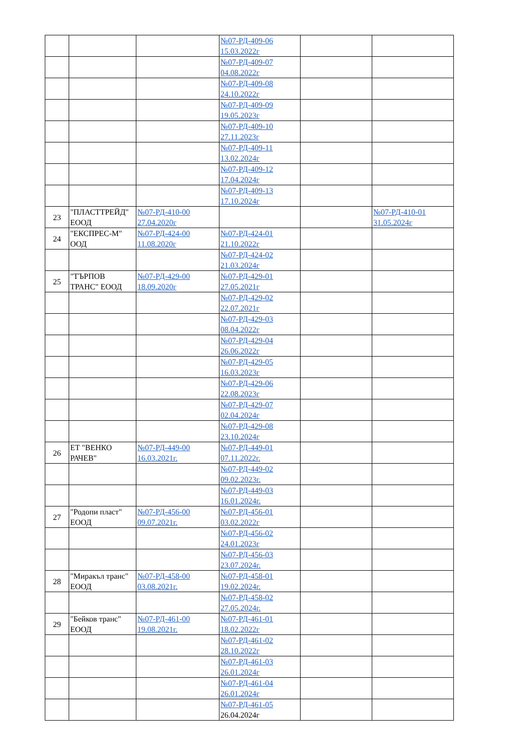| | | | №07-РД-409-06 15.03.2022г | | |
| | | | №07-РД-409-07 04.08.2022г | | |
| | | | №07-РД-409-08 24.10.2022г | | |
| | | | №07-РД-409-09 19.05.2023г | | |
| | | | №07-РД-409-10 27.11.2023г | | |
| | | | №07-РД-409-11 13.02.2024г | | |
| | | | №07-РД-409-12 17.04.2024г | | |
| | | | №07-РД-409-13 17.10.2024г | | |
| 23 | "ПЛАСТТРЕЙД" ЕООД | №07-РД-410-00 27.04.2020г | | | №07-РД-410-01 31.05.2024г |
| 24 | "ЕКСПРЕС-М" ООД | №07-РД-424-00 11.08.2020г | №07-РД-424-01 21.10.2022г | | |
| | | | №07-РД-424-02 21.03.2024г | | |
| 25 | "ТЪРПОВ ТРАНС" ЕООД | №07-РД-429-00 18.09.2020г | №07-РД-429-01 27.05.2021г | | |
| | | | №07-РД-429-02 22.07.2021г | | |
| | | | №07-РД-429-03 08.04.2022г | | |
| | | | №07-РД-429-04 26.06.2022г | | |
| | | | №07-РД-429-05 16.03.2023г | | |
| | | | №07-РД-429-06 22.08.2023г | | |
| | | | №07-РД-429-07 02.04.2024г | | |
| | | | №07-РД-429-08 23.10.2024г | | |
| 26 | ЕТ "ВЕНКО РАЧЕВ" | №07-РД-449-00 16.03.2021г. | №07-РД-449-01 07.11.2022г. | | |
| | | | №07-РД-449-02 09.02.2023г. | | |
| | | | №07-РД-449-03 16.01.2024г. | | |
| 27 | "Родопи пласт" ЕООД | №07-РД-456-00 09.07.2021г. | №07-РД-456-01 03.02.2022г | | |
| | | | №07-РД-456-02 24.01.2023г | | |
| | | | №07-РД-456-03 23.07.2024г. | | |
| 28 | "Миракъл транс" ЕООД | №07-РД-458-00 03.08.2021г. | №07-РД-458-01 19.02.2024г. | | |
| | | | №07-РД-458-02 27.05.2024г. | | |
| 29 | "Бейков транс" ЕООД | №07-РД-461-00 19.08.2021г. | №07-РД-461-01 18.02.2022г | | |
| | | | №07-РД-461-02 28.10.2022г | | |
| | | | №07-РД-461-03 26.01.2024г | | |
| | | | №07-РД-461-04 26.01.2024г | | |
| | | | №07-РД-461-05 26.04.2024г | | |